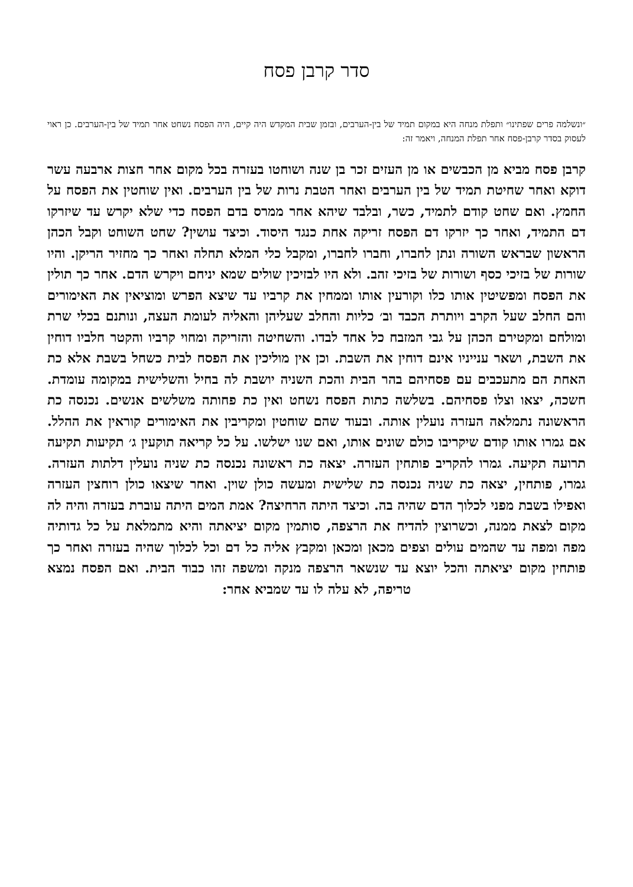סדר קרבן פסח
״ונשלמה פרים שפתינו״ ותפלת מנחה היא במקום תמיד של בין-הערבים, ובזמן שבית המקדש היה קיים, היה הפסח נשחט אחר תמיד של בין-הערבים. כן ראוי לעסוק בסדר קרבן-פסח אחר תפלת המנחה, ויאמר זה:
קרבן פסח מביא מן הכבשים או מן העזים זכר בן שנה ושוחטו בעזרה בכל מקום אחר חצות ארבעה עשר דוקא ואחר שחיטת תמיד של בין הערבים ואחר הטבת נרות של בין הערבים. ואין שוחטין את הפסח על החמץ. ואם שחט קודם לתמיד, כשר, ובלבד שיהא אחר ממרס בדם הפסח כדי שלא יקרש עד שיזרקו דם התמיד, ואחר כך יזרקו דם הפסח זריקה אחת כנגד היסוד. וכיצד עושין? שחט השוחט וקבל הכהן הראשון שבראש השורה ונתן לחברו, וחברו לחברו, ומקבל כלי המלא תחלה ואחר כך מחזיר הריקן. והיו שורות של בזיכי כסף ושורות של בזיכי זהב. ולא היו לבזיכין שולים שמא יניחם ויקרש הדם. אחר כך תולין את הפסח ומפשיטין אותו כלו וקורעין אותו וממחין את קרביו עד שיצא הפרש ומוציאין את האימורים והם החלב שעל הקרב ויותרת הכבד וב׳ כליות והחלב שעליהן והאליה לעומת העצה, ונותנם בכלי שרת ומולחם ומקטירם הכהן על גבי המזבח כל אחד לבדו. והשחיטה והזריקה ומחוי קרביו והקטר חלביו דוחין את השבת, ושאר ענייניו אינם דוחין את השבת. וכן אין מוליכין את הפסח לבית כשחל בשבת אלא כת האחת הם מתעכבים עם פסחיהם בהר הבית והכת השניה יושבת לה בחיל והשלישית במקומה עומדת. חשכה, יצאו וצלו פסחיהם. בשלשה כתות הפסח נשחט ואין כת פחותה משלשים אנשים. נכנסה כת הראשונה נתמלאה העזרה נועלין אותה. ובעוד שהם שוחטין ומקריבין את האימורים קוראין את ההלל. אם גמרו אותו קודם שיקריבו כולם שונים אותו, ואם שנו ישלשו. על כל קריאה תוקעין ג׳ תקיעות תקיעה תרועה תקיעה. גמרו להקריב פותחין העזרה. יצאה כת ראשונה נכנסה כת שניה נועלין דלתות העזרה. גמרו, פותחין, יצאה כת שניה נכנסה כת שלישית ומעשה כולן שוין. ואחר שיצאו כולן רוחצין העזרה ואפילו בשבת מפני לכלוך הדם שהיה בה. וכיצד היתה הרחיצה? אמת המים היתה עוברת בעזרה והיה לה מקום לצאת ממנה, וכשרוצין להדיח את הרצפה, סותמין מקום יציאתה והיא מתמלאת על כל גדותיה מפה ומפה עד שהמים עולים וצפים מכאן ומכאן ומקבץ אליה כל דם וכל לכלוך שהיה בעזרה ואחר כך פותחין מקום יציאתה והכל יוצא עד שנשאר הרצפה מנקה ומשפה זהו כבוד הבית. ואם הפסח נמצא טריפה, לא עלה לו עד שמביא אחר: